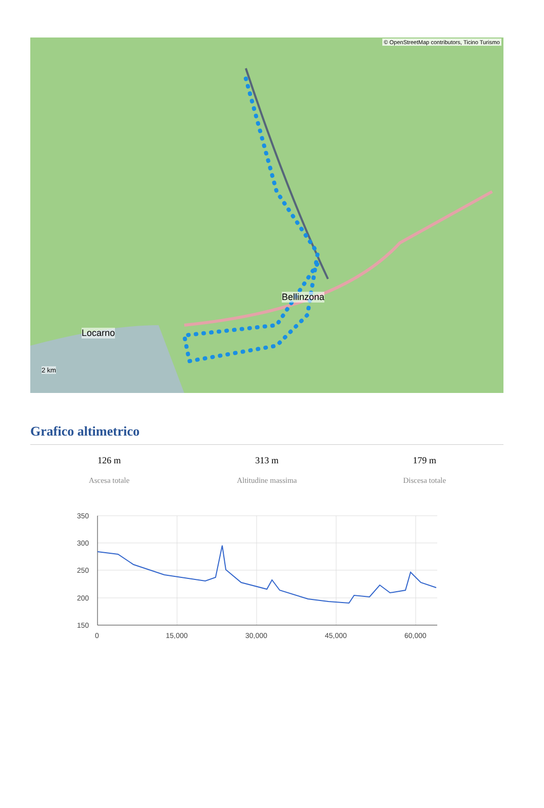© OpenStreetMap contributors, Ticino Turismo
Bellinzona
Locarno
2 km
Grafico altimetrico
126 m
Ascesa totale
313 m
Altitudine massima
179 m
Discesa totale
350
300
250
200
150
0
15,000
30,000
45,000
60,000